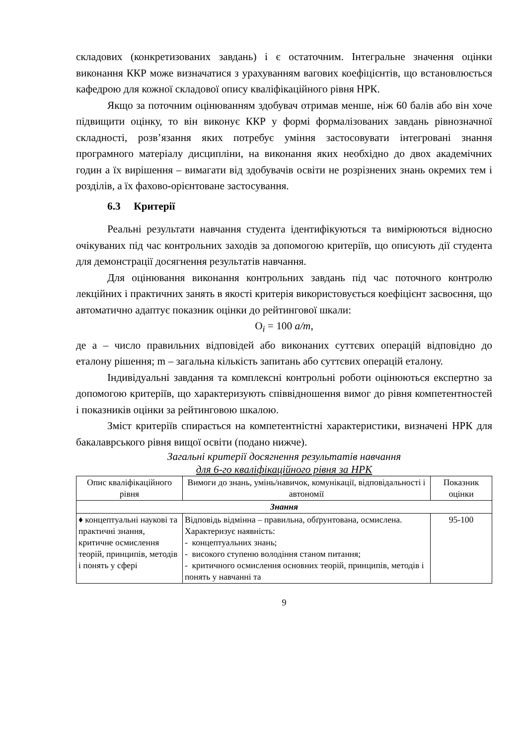складових (конкретизованих завдань) і є остаточним. Інтегральне значення оцінки виконання ККР може визначатися з урахуванням вагових коефіцієнтів, що встановлюється кафедрою для кожної складової опису кваліфікаційного рівня НРК.
Якщо за поточним оцінюванням здобувач отримав менше, ніж 60 балів або він хоче підвищити оцінку, то він виконує ККР у формі формалізованих завдань рівнозначної складності, розв’язання яких потребує уміння застосовувати інтегровані знання програмного матеріалу дисципліни, на виконання яких необхідно до двох академічних годин а їх вирішення – вимагати від здобувачів освіти не розрізнених знань окремих тем і розділів, а їх фахово-орієнтоване застосування.
6.3 Критерії
Реальні результати навчання студента ідентифікуються та вимірюються відносно очікуваних під час контрольних заходів за допомогою критеріїв, що описують дії студента для демонстрації досягнення результатів навчання.
Для оцінювання виконання контрольних завдань під час поточного контролю лекційних і практичних занять в якості критерія використовується коефіцієнт засвоєння, що автоматично адаптує показник оцінки до рейтингової шкали:
O<sub>i</sub> = 100 a/m,
де a – число правильних відповідей або виконаних суттєвих операцій відповідно до еталону рішення; m – загальна кількість запитань або суттєвих операцій еталону.
Індивідуальні завдання та комплексні контрольні роботи оцінюються експертно за допомогою критеріїв, що характеризують співвідношення вимог до рівня компетентностей і показників оцінки за рейтинговою шкалою.
Зміст критеріїв спирається на компетентністні характеристики, визначені НРК для бакалаврського рівня вищої освіти (подано нижче).
Загальні критерії досягнення результатів навчання
для 6-го кваліфікаційного рівня за НРК
| Опис кваліфікаційного рівня | Вимоги до знань, умінь/навичок, комунікації, відповідальності і автономії | Показник оцінки |
| --- | --- | --- |
| Знання | | |
| ♦ концептуальні наукові та практичні знання, критичне осмислення теорій, принципів, методів і понять у сфері | Відповідь відмінна – правильна, обґрунтована, осмислена. Характеризує наявність: - концептуальних знань; - високого ступеню володіння станом питання; - критичного осмислення основних теорій, принципів, методів і понять у навчанні та | 95-100 |
9